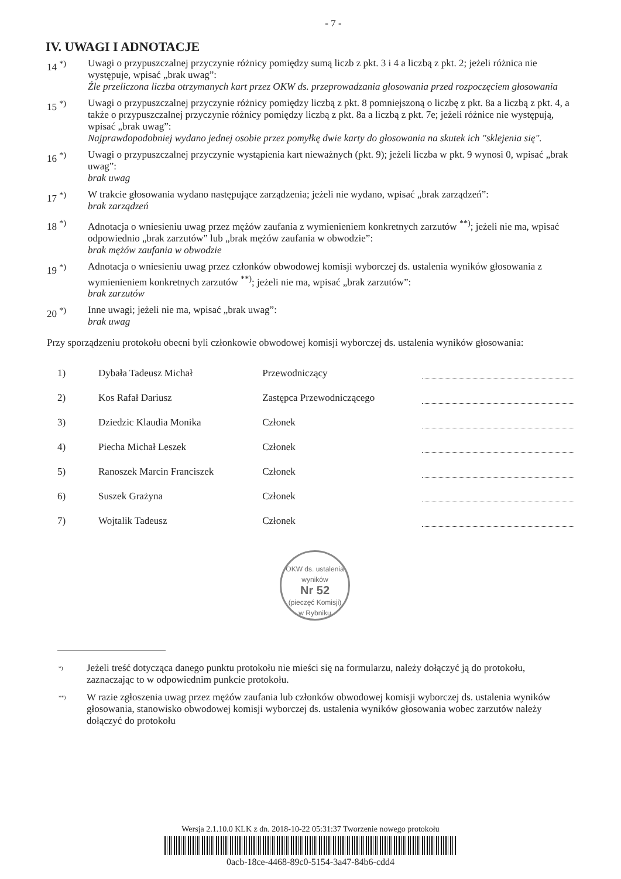- 7 -
IV. UWAGI I ADNOTACJE
14 <sup>*)</sup> Uwagi o przypuszczalnej przyczynie różnicy pomiędzy sumą liczb z pkt. 3 i 4 a liczbą z pkt. 2; jeżeli różnica nie występuje, wpisać „brak uwag”:
Źle przeliczona liczba otrzymanych kart przez OKW ds. przeprowadzania głosowania przed rozpoczęciem głosowania
15 <sup>*)</sup> Uwagi o przypuszczalnej przyczynie różnicy pomiędzy liczbą z pkt. 8 pomniejszoną o liczbę z pkt. 8a a liczbą z pkt. 4, a także o przypuszczalnej przyczynie różnicy pomiędzy liczbą z pkt. 8a a liczbą z pkt. 7e; jeżeli różnice nie występują, wpisać „brak uwag”:
Najprawdopodobniej wydano jednej osobie przez pomyłkę dwie karty do głosowania na skutek ich "sklejenia się".
16 <sup>*)</sup> Uwagi o przypuszczalnej przyczynie wystąpienia kart nieważnych (pkt. 9); jeżeli liczba w pkt. 9 wynosi 0, wpisać „brak uwag”:
brak uwag
17 <sup>*)</sup> W trakcie głosowania wydano następujące zarządzenia; jeżeli nie wydano, wpisać „brak zarządzeń”:
brak zarządzeń
18 <sup>*)</sup> Adnotacja o wniesieniu uwag przez mężów zaufania z wymienieniem konkretnych zarzutów <sup>**)</sup>; jeżeli nie ma, wpisać odpowiednio „brak zarzutów” lub „brak mężów zaufania w obwodzie”:
brak mężów zaufania w obwodzie
19 <sup>*)</sup> Adnotacja o wniesieniu uwag przez członków obwodowej komisji wyborczej ds. ustalenia wyników głosowania z wymienieniem konkretnych zarzutów <sup>**)</sup>; jeżeli nie ma, wpisać „brak zarzutów”:
brak zarzutów
20 <sup>*)</sup> Inne uwagi; jeżeli nie ma, wpisać „brak uwag”:
brak uwag
Przy sporządzeniu protokołu obecni byli członkowie obwodowej komisji wyborczej ds. ustalenia wyników głosowania:
| 1) | Dybała Tadeusz Michał | Przewodniczący | |
| 2) | Kos Rafał Dariusz | Zastępca Przewodniczącego | |
| 3) | Dziedzic Klaudia Monika | Członek | |
| 4) | Piecha Michał Leszek | Członek | |
| 5) | Ranoszek Marcin Franciszek | Członek | |
| 6) | Suszek Grażyna | Członek | |
| 7) | Wojtalik Tadeusz | Członek | |
OKW ds. ustalenia wyników
Nr 52
(pieczęć Komisji)
w Rybniku
<sup>*)</sup>
Jeżeli treść dotycząca danego punktu protokołu nie mieści się na formularzu, należy dołączyć ją do protokołu, zaznaczając to w odpowiednim punkcie protokołu.
<sup>**)</sup>
W razie zgłoszenia uwag przez mężów zaufania lub członków obwodowej komisji wyborczej ds. ustalenia wyników głosowania, stanowisko obwodowej komisji wyborczej ds. ustalenia wyników głosowania wobec zarzutów należy dołączyć do protokołu
Wersja 2.1.10.0 KLK z dn. 2018-10-22 05:31:37 Tworzenie nowego protokołu
0acb-18ce-4468-89c0-5154-3a47-84b6-cdd4